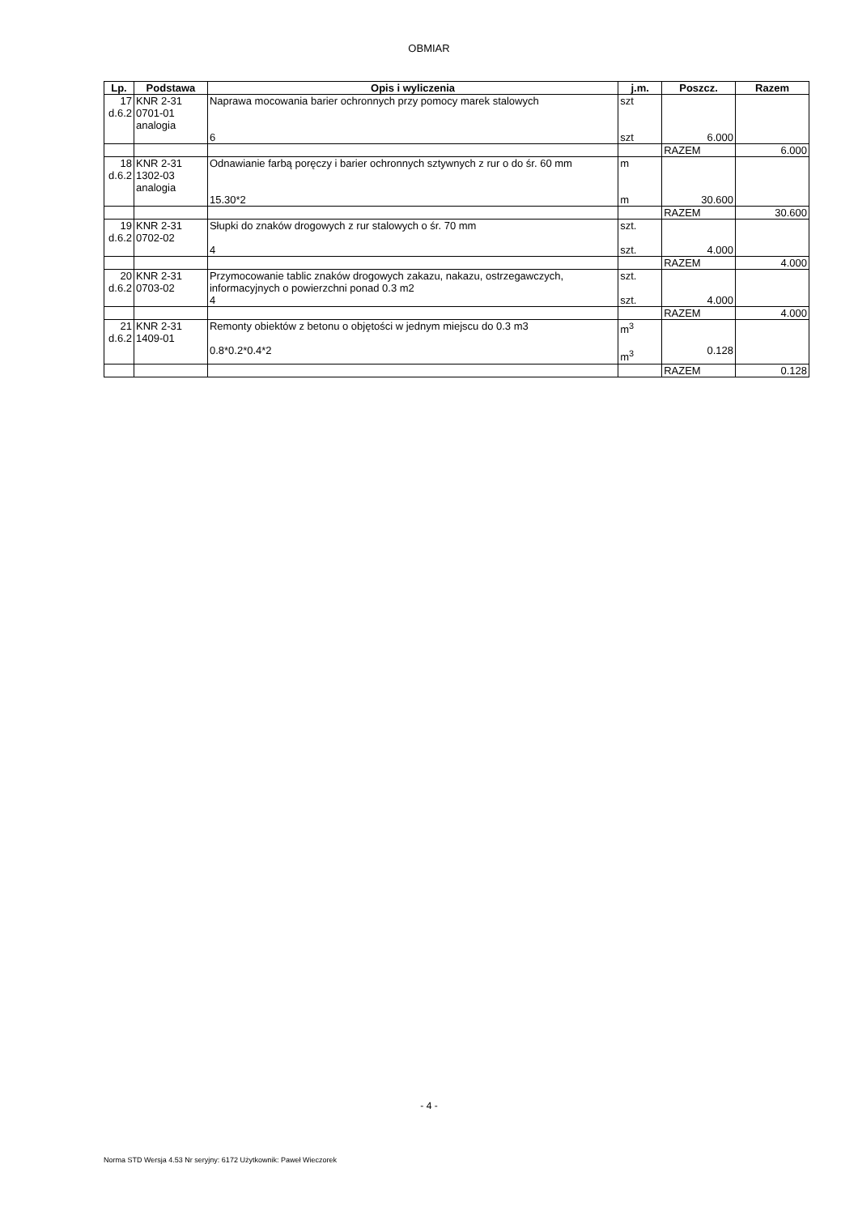OBMIAR
| Lp. | Podstawa | Opis i wyliczenia | j.m. | Poszcz. | Razem |
| --- | --- | --- | --- | --- | --- |
| 17 d.6.2 | KNR 2-31 0701-01 analogia | Naprawa mocowania barier ochronnych przy pomocy marek stalowych 6 | szt szt | 6.000 | |
| | | | | RAZEM | 6.000 |
| 18 d.6.2 | KNR 2-31 1302-03 analogia | Odnawianie farbą poręczy i barier ochronnych sztywnych z rur o do śr. 60 mm 15.30*2 | m m | 30.600 | |
| | | | | RAZEM | 30.600 |
| 19 d.6.2 | KNR 2-31 0702-02 | Słupki do znaków drogowych z rur stalowych o śr. 70 mm 4 | szt. szt. | 4.000 | |
| | | | | RAZEM | 4.000 |
| 20 d.6.2 | KNR 2-31 0703-02 | Przymocowanie tablic znaków drogowych zakazu, nakazu, ostrzegawczych, informacyjnych o powierzchni ponad 0.3 m2 4 | szt. szt. | 4.000 | |
| | | | | RAZEM | 4.000 |
| 21 d.6.2 | KNR 2-31 1409-01 | Remonty obiektów z betonu o objętości w jednym miejscu do 0.3 m3 0.8*0.2*0.4*2 | m<sup>3</sup> m<sup>3</sup> | 0.128 | |
| | | | | RAZEM | 0.128 |
- 4 -
Norma STD Wersja 4.53 Nr seryjny: 6172 Użytkownik: Paweł Wieczorek